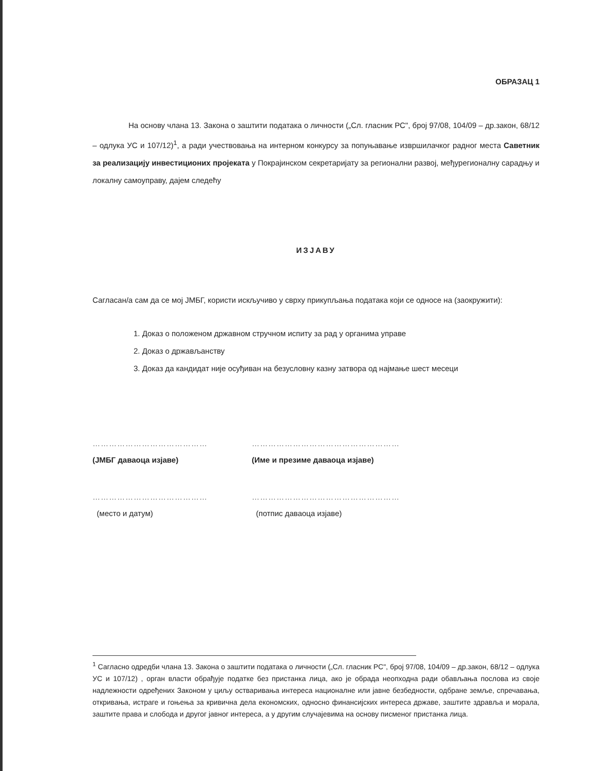ОБРАЗАЦ 1
На основу члана 13. Закона о заштити података о личности („Сл. гласник РС", број 97/08, 104/09 – др.закон, 68/12 – одлука УС и 107/12)<sup>1</sup>, а ради учествовања на интерном конкурсу за попуњавање извршилачког радног места Саветник за реализацију инвестиционих пројеката у Покрајинском секретаријату за регионални развој, међурегионалну сарадњу и локалну самоуправу, дајем следећу
ИЗЈАВУ
Сагласан/а сам да се мој ЈМБГ, користи искључиво у сврху прикупљања података који се односе на (заокружити):
1. Доказ о положеном државном стручном испиту за рад у органима управе
2. Доказ о држављанству
3. Доказ да кандидат није осуђиван на безусловну казну затвора од најмање шест месеци
……………………………………
(ЈМБГ даваоца изјаве)
………………………………………………
(Име и презиме даваоца изјаве)
……………………………………
(место и датум)
………………………………………………
(потпис даваоца изјаве)
<sup>1</sup> Сагласно одредби члана 13. Закона о заштити података о личности („Сл. гласник РС", број 97/08, 104/09 – др.закон, 68/12 – одлука УС и 107/12) , орган власти обрађује податке без пристанка лица, ако је обрада неопходна ради обављања послова из своје надлежности одређених Законом у циљу остваривања интереса националне или јавне безбедности, одбране земље, спречавања, откривања, истраге и гоњења за кривична дела економских, односно финансијских интереса државе, заштите здравља и морала, заштите права и слобода и другог јавног интереса, а у другим случајевима на основу писменог пристанка лица.